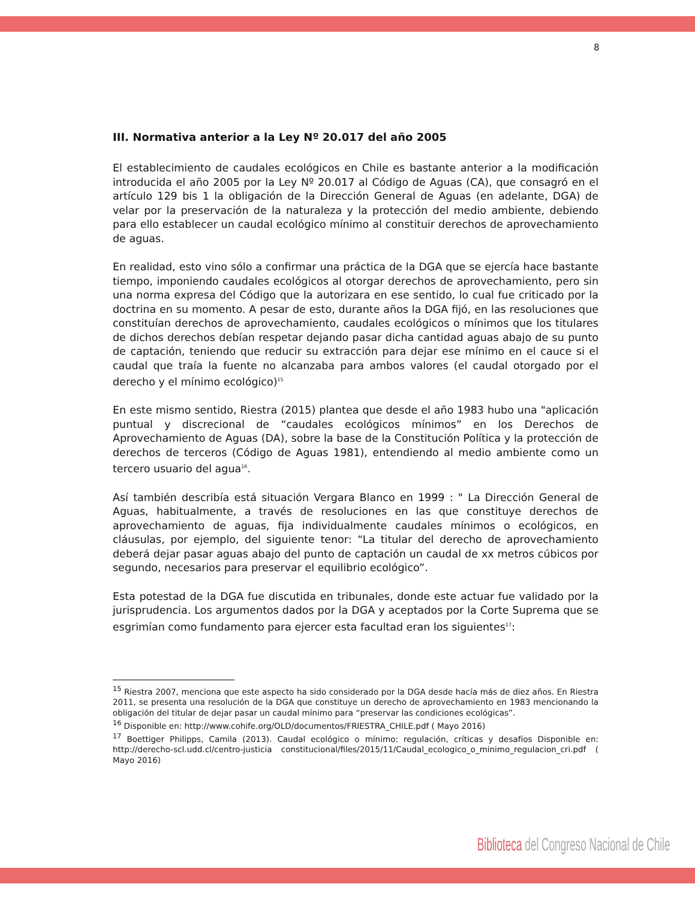8
III. Normativa anterior a la Ley Nº 20.017 del año 2005
El establecimiento de caudales ecológicos en Chile es bastante anterior a la modificación introducida el año 2005 por la Ley Nº 20.017 al Código de Aguas (CA), que consagró en el artículo 129 bis 1 la obligación de la Dirección General de Aguas (en adelante, DGA) de velar por la preservación de la naturaleza y la protección del medio ambiente, debiendo para ello establecer un caudal ecológico mínimo al constituir derechos de aprovechamiento de aguas.
En realidad, esto vino sólo a confirmar una práctica de la DGA que se ejercía hace bastante tiempo, imponiendo caudales ecológicos al otorgar derechos de aprovechamiento, pero sin una norma expresa del Código que la autorizara en ese sentido, lo cual fue criticado por la doctrina en su momento. A pesar de esto, durante años la DGA fijó, en las resoluciones que constituían derechos de aprovechamiento, caudales ecológicos o mínimos que los titulares de dichos derechos debían respetar dejando pasar dicha cantidad aguas abajo de su punto de captación, teniendo que reducir su extracción para dejar ese mínimo en el cauce si el caudal que traía la fuente no alcanzaba para ambos valores (el caudal otorgado por el derecho y el mínimo ecológico)<sup>15</sup>
En este mismo sentido, Riestra (2015) plantea que desde el año 1983 hubo una "aplicación puntual y discrecional de “caudales ecológicos mínimos” en los Derechos de Aprovechamiento de Aguas (DA), sobre la base de la Constitución Política y la protección de derechos de terceros (Código de Aguas 1981), entendiendo al medio ambiente como un tercero usuario del agua<sup>16</sup>.
Así también describía está situación Vergara Blanco en 1999 : " La Dirección General de Aguas, habitualmente, a través de resoluciones en las que constituye derechos de aprovechamiento de aguas, fija individualmente caudales mínimos o ecológicos, en cláusulas, por ejemplo, del siguiente tenor: “La titular del derecho de aprovechamiento deberá dejar pasar aguas abajo del punto de captación un caudal de xx metros cúbicos por segundo, necesarios para preservar el equilibrio ecológico”.
Esta potestad de la DGA fue discutida en tribunales, donde este actuar fue validado por la jurisprudencia. Los argumentos dados por la DGA y aceptados por la Corte Suprema que se esgrimían como fundamento para ejercer esta facultad eran los siguientes<sup>17</sup>:
<sup>15</sup> Riestra 2007, menciona que este aspecto ha sido considerado por la DGA desde hacía más de diez años. En Riestra 2011, se presenta una resolución de la DGA que constituye un derecho de aprovechamiento en 1983 mencionando la obligación del titular de dejar pasar un caudal mínimo para “preservar las condiciones ecológicas”.
<sup>16</sup> Disponible en: http://www.cohife.org/OLD/documentos/FRIESTRA_CHILE.pdf ( Mayo 2016)
<sup>17</sup> Boettiger Philipps, Camila (2013). Caudal ecológico o mínimo: regulación, críticas y desafíos Disponible en: http://derecho-scl.udd.cl/centro-justicia constitucional/files/2015/11/Caudal_ecologico_o_minimo_regulacion_cri.pdf ( Mayo 2016)
Biblioteca del Congreso Nacional de Chile